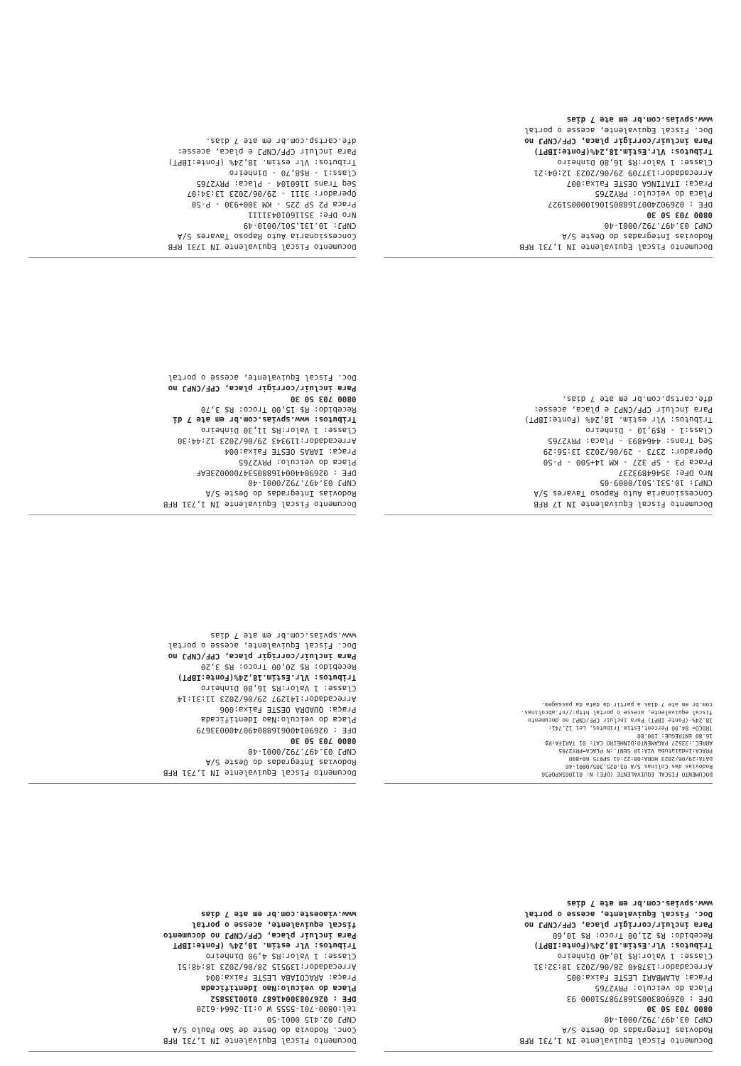Documento Fiscal Equivalente IN 1,731 RFB
Rodovias Integradas do Oeste S/A
CNPJ 03.497.792/0001-40
0800 703 50 30
DFE : 0269083005168798751000 93
Placa do veiculo: PRY2765
Praca: ALAMBARI LESTE Faixa:005
Arrecadador:137840 28/06/2023 18:32:31
Classe: 1 Valor:R$ 10,40 Dinheiro
Tributos: Vlr.Estim.18,24%(Fonte:IBPT)
Recebido: R$ 21,00 Troco: R$ 10,60
Para incluir/corrigir placa, CPF/CNPJ no
Doc. Fiscal Equivalente, acesse o portal
www.spvias.com.br em ate 7 dias
Documento Fiscal Equivalente IN 1,731 RFB
Conc. Rodovia do Oeste de Sao Paulo S/A
CNPJ 02.415 0001-50
tel:0800-701-5555 W o:11-2664-6120
DFE : 02670830041687 0100135852
Placa do veiculo:Nao Identificada
Praça: ARACOIABA LESTE Faixa:004
Arrecadador:139515 28/06/2023 18:48:51
Classe: 1 Valor:R$ 4,90 Dinheiro
Tributos: Vlr estim. 18,24% (Fonte:IBPT
Para incluir placa, CPF/CNPJ no documento
fiscal equivalente, acesse o portal
www.viaoeste.com.br em ate 7 dias
DOCUMENTO FISCAL EQUIVALENTE (DFE) N: 01106SKPQP36
Rodovias das Colinas S/A 03.025.305/0001-46
DATA:29/06/2023 HORA:08:22:41 SP075 60+800
PRACA:Indaiatuba VIA:10 SENT.:N PLACA=PRY2765
ARREC.:33527 PAGAMENTO:DINHEIRO CAT: 01 TARIFA:R$
16.80 ENTREGUE: 100.80
TROCO= 84.00 Percent.Estim.Tributos, Lei 12.741:
18,24%-(Fonte IBPT) Para incluir CPF/CNPJ no documento
fiscal equivalente, acesse o portal http://nf.abcolinas.
com.br em ate 7 dias a partir da data da passagem.
Documento Fiscal Equivalente IN 1,731 RFB
Rodovias Integradas do Oeste S/A
CNPJ 03.497.792/0001-40
0800 703 50 30
DFE : 0269014006168804907400033679
Placa do veiculo:Nao Identificada
Praça: QUADRA OESTE Faixa:006
Arrecadador:141297 29/06/2023 11:31:14
Classe: 1 Valor:R$ 16,80 Dinheiro
Tributos: Vlr.Estim.18,24%(Fonte:IBPT)
Recebido: R$ 20,00 Troco: R$ 3,20
Para incluir/corrigir placa, CPF/CNPJ no
Doc. Fiscal Equivalente, acesse o portal
www.spvias.com.br em ate 7 dias
Documento Fiscal Equivalente IN 17 RFB
Concessionaria Auto Raposo Tavares S/A
CNPJ: 10.531.501/0009-05
Nro DFe: 35464893237
Praca P3 - SP 327 - KM 14+500 - P-50
Operador: 2373 - 29/06/2023 13:56:29
Seq Trans: 4464893 - Placa: PRY2765
Class:1 - R$9,10 - Dinheiro
Tributos: Vlr estim. 18,24% (Fonte:IBPT)
Para incluir CPF/CNPJ e placa, acesse:
dfe.cartsp.com.br em ate 7 dias.
Documento Fiscal Equivalente IN 1,731 RFB
Rodovias Integradas do Oeste S/A
CNPJ 03.497.792/0001-40
DFE : 0269044004168805347000023EAF
Placa do veiculo: PRY2765
Praça: IARAS OESTE Faixa:004
Arrecadador:119343 29/06/2023 12:44:30
Classe: 1 Valor:R$ 11,30 Dinheiro
Tributos: www.spvias.com.br em ate 7 di
Recebido: R$ 15,00 Troco: R$ 3,70
0800 703 50 30
Para incluir/corrigir placa, CPF/CNPJ no
Doc. Fiscal Equivalente, acesse o portal
Documento Fiscal Equivalente IN 1,731 RFB
Rodovias Integradas do Oeste S/A
CNPJ 03.497.792/0001-40
0800 703 50 30
DFE : 02690240071688051061000051927
Placa do veiculo: PRY2765
Praça: ITATINGA OESTE Faixa:007
Arrecadador:137709 29/06/2023 12:04:21
Classe: 1 Valor:R$ 16,80 Dinheiro
Tributos: Vlr.Estim.18,24%(Fonte:IBPT)
Para incluir/corrigir placa, CPF/CNPJ no
Doc. Fiscal Equivalente, acesse o portal
www.spvias.com.br em ate 7 dias
Documento Fiscal Equivalente IN 1731 RFB
Concessionaria Auto Raposo Tavares S/A
CNPJ: 10.131.501/0010-49
Nro DFe: 35116010431111
Praca P2 SP 225 - KM 300+930 - P-50
Operador: 3111 - 29/06/2023 13:34:07
Seq Trans 1160104 - Placa: PRY2765
Class:1 - R$8,70 - Dinheiro
Tributos: Vlr estim. 18,24% (Fonte:IBPT)
Para incluir CPF/CNPJ e placa, acesse:
dfe.cartsp.com.br em ate 7 dias.